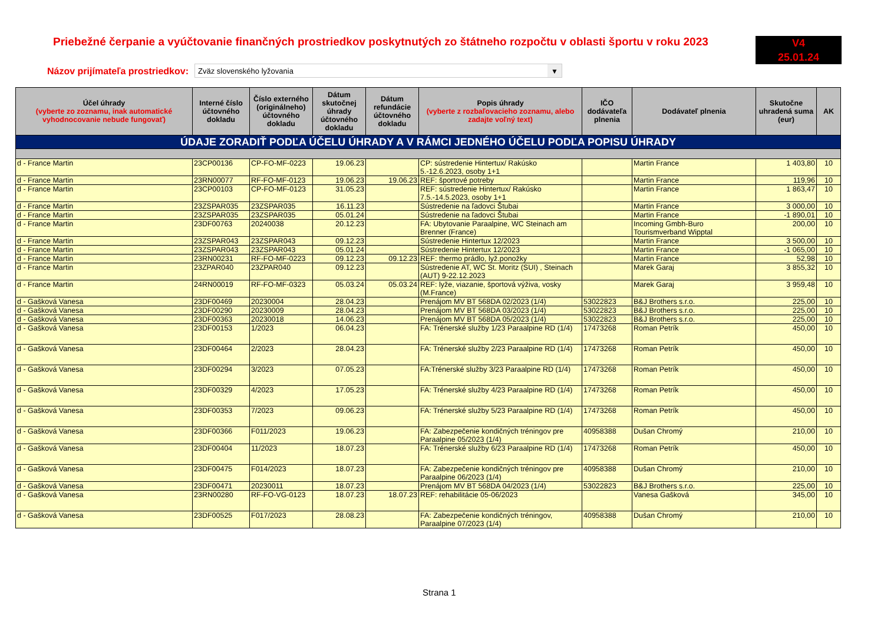Priebežné čerpanie a vyúčtovanie finančných prostriedkov poskytnutých zo štátneho rozpočtu v oblasti športu v roku 2023
V4
25.01.24
Názov prijímateľa prostriedkov:
Zväz slovenského lyžovania ▼
| Účel úhrady (vyberte zo zoznamu, inak automatické vyhodnocovanie nebude fungovať) | Interné číslo účtovného dokladu | Číslo externého (originálneho) účtovného dokladu | Dátum skutočnej úhrady účtovného dokladu | Dátum refundácie účtovného dokladu | Popis úhrady (vyberte z rozbaľovacieho zoznamu, alebo zadajte voľný text) | IČO dodávateľa plnenia | Dodávateľ plnenia | Skutočne uhradená suma (eur) | AK |
| --- | --- | --- | --- | --- | --- | --- | --- | --- | --- |
| ÚDAJE ZORADIŤ PODĽA ÚČELU ÚHRADY A V RÁMCI JEDNÉHO ÚČELU PODĽA POPISU ÚHRADY | | | | | | | | | |
| d - France Martin | 23CP00136 | CP-FO-MF-0223 | 19.06.23 | | CP: sústredenie Hintertux/ Rakúsko 5.-12.6.2023, osoby 1+1 | | Martin France | 1 403,80 | 10 |
| d - France Martin | 23RN00077 | RF-FO-MF-0123 | 19.06.23 | 19.06.23 | REF: športové potreby | | Martin France | 119,96 | 10 |
| d - France Martin | 23CP00103 | CP-FO-MF-0123 | 31.05.23 | | REF: sústredenie Hintertux/ Rakúsko 7.5.-14.5.2023, osoby 1+1 | | Martin France | 1 863,47 | 10 |
| d - France Martin | 23ZSPAR035 | 23ZSPAR035 | 16.11.23 | | Sústredenie na ľadovci Štubai | | Martin France | 3 000,00 | 10 |
| d - France Martin | 23ZSPAR035 | 23ZSPAR035 | 05.01.24 | | Sústredenie na ľadovci Štubai | | Martin France | -1 890,01 | 10 |
| d - France Martin | 23DF00763 | 20240038 | 20.12.23 | | FA: Ubytovanie Paraalpine, WC Steinach am Brenner (France) | | Incoming Gmbh-Buro Tourismverband Wipptal | 200,00 | 10 |
| d - France Martin | 23ZSPAR043 | 23ZSPAR043 | 09.12.23 | | Sústredenie Hintertux 12/2023 | | Martin France | 3 500,00 | 10 |
| d - France Martin | 23ZSPAR043 | 23ZSPAR043 | 05.01.24 | | Sústredenie Hintertux 12/2023 | | Martin France | -1 065,00 | 10 |
| d - France Martin | 23RN00231 | RF-FO-MF-0223 | 09.12.23 | 09.12.23 | REF: thermo prádlo, lyž.ponožky | | Martin France | 52,98 | 10 |
| d - France Martin | 23ZPAR040 | 23ZPAR040 | 09.12.23 | | Sústredenie AT, WC St. Moritz (SUI) , Steinach (AUT) 9-22.12.2023 | | Marek Garaj | 3 855,32 | 10 |
| d - France Martin | 24RN00019 | RF-FO-MF-0323 | 05.03.24 | 05.03.24 | REF: lyže, viazanie, športová výživa, vosky (M.France) | | Marek Garaj | 3 959,48 | 10 |
| d - Gašková Vanesa | 23DF00469 | 20230004 | 28.04.23 | | Prenájom MV BT 568DA 02/2023 (1/4) | 53022823 | B&J Brothers s.r.o. | 225,00 | 10 |
| d - Gašková Vanesa | 23DF00290 | 20230009 | 28.04.23 | | Prenájom MV BT 568DA 03/2023 (1/4) | 53022823 | B&J Brothers s.r.o. | 225,00 | 10 |
| d - Gašková Vanesa | 23DF00363 | 20230018 | 14.06.23 | | Prenájom MV BT 568DA 05/2023 (1/4) | 53022823 | B&J Brothers s.r.o. | 225,00 | 10 |
| d - Gašková Vanesa | 23DF00153 | 1/2023 | 06.04.23 | | FA: Trénerské služby 1/23 Paraalpine RD (1/4) | 17473268 | Roman Petrík | 450,00 | 10 |
| d - Gašková Vanesa | 23DF00464 | 2/2023 | 28.04.23 | | FA: Trénerské služby 2/23 Paraalpine RD (1/4) | 17473268 | Roman Petrík | 450,00 | 10 |
| d - Gašková Vanesa | 23DF00294 | 3/2023 | 07.05.23 | | FA:Trénerské služby 3/23 Paraalpine RD (1/4) | 17473268 | Roman Petrík | 450,00 | 10 |
| d - Gašková Vanesa | 23DF00329 | 4/2023 | 17.05.23 | | FA: Trénerské služby 4/23 Paraalpine RD (1/4) | 17473268 | Roman Petrík | 450,00 | 10 |
| d - Gašková Vanesa | 23DF00353 | 7/2023 | 09.06.23 | | FA: Trénerské služby 5/23 Paraalpine RD (1/4) | 17473268 | Roman Petrík | 450,00 | 10 |
| d - Gašková Vanesa | 23DF00366 | F011/2023 | 19.06.23 | | FA: Zabezpečenie kondičných tréningov pre Paraalpine 05/2023 (1/4) | 40958388 | Dušan Chromý | 210,00 | 10 |
| d - Gašková Vanesa | 23DF00404 | 11/2023 | 18.07.23 | | FA: Trénerské služby 6/23 Paraalpine RD (1/4) | 17473268 | Roman Petrík | 450,00 | 10 |
| d - Gašková Vanesa | 23DF00475 | F014/2023 | 18.07.23 | | FA: Zabezpečenie kondičných tréningov pre Paraalpine 06/2023 (1/4) | 40958388 | Dušan Chromý | 210,00 | 10 |
| d - Gašková Vanesa | 23DF00471 | 20230011 | 18.07.23 | | Prenájom MV BT 568DA 04/2023 (1/4) | 53022823 | B&J Brothers s.r.o. | 225,00 | 10 |
| d - Gašková Vanesa | 23RN00280 | RF-FO-VG-0123 | 18.07.23 | 18.07.23 | REF: rehabilitácie 05-06/2023 | | Vanesa Gašková | 345,00 | 10 |
| d - Gašková Vanesa | 23DF00525 | F017/2023 | 28.08.23 | | FA: Zabezpečenie kondičných tréningov, Paraalpine 07/2023 (1/4) | 40958388 | Dušan Chromý | 210,00 | 10 |
Strana 1